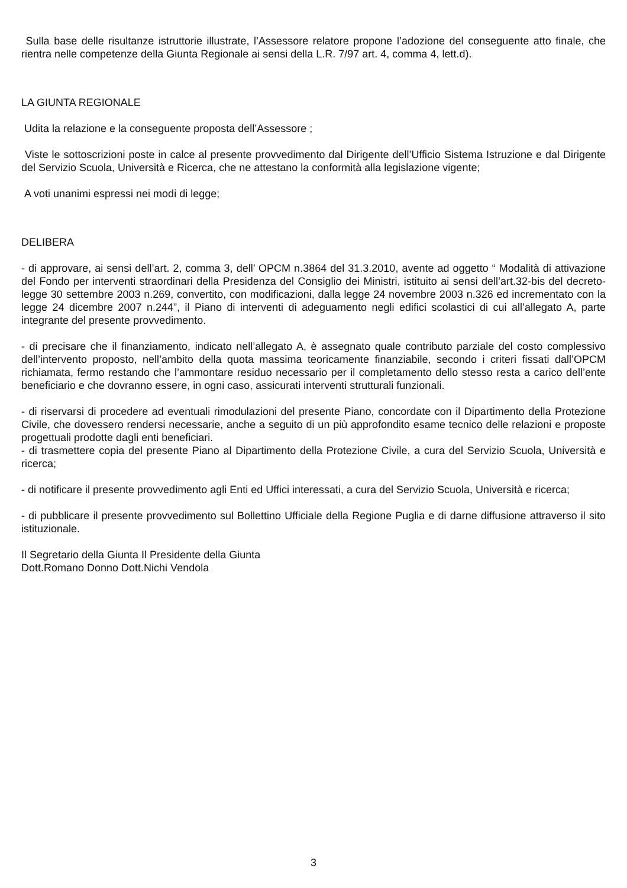Sulla base delle risultanze istruttorie illustrate, l’Assessore relatore propone l’adozione del conseguente atto finale, che rientra nelle competenze della Giunta Regionale ai sensi della L.R. 7/97 art. 4, comma 4, lett.d).
LA GIUNTA REGIONALE
Udita la relazione e la conseguente proposta dell’Assessore ;
Viste le sottoscrizioni poste in calce al presente provvedimento dal Dirigente dell’Ufficio Sistema Istruzione e dal Dirigente del Servizio Scuola, Università e Ricerca, che ne attestano la conformità alla legislazione vigente;
A voti unanimi espressi nei modi di legge;
DELIBERA
- di approvare, ai sensi dell’art. 2, comma 3, dell’ OPCM n.3864 del 31.3.2010, avente ad oggetto “ Modalità di attivazione del Fondo per interventi straordinari della Presidenza del Consiglio dei Ministri, istituito ai sensi dell’art.32-bis del decreto-legge 30 settembre 2003 n.269, convertito, con modificazioni, dalla legge 24 novembre 2003 n.326 ed incrementato con la legge 24 dicembre 2007 n.244”, il Piano di interventi di adeguamento negli edifici scolastici di cui all’allegato A, parte integrante del presente provvedimento.
- di precisare che il finanziamento, indicato nell’allegato A, è assegnato quale contributo parziale del costo complessivo dell’intervento proposto, nell’ambito della quota massima teoricamente finanziabile, secondo i criteri fissati dall’OPCM richiamata, fermo restando che l’ammontare residuo necessario per il completamento dello stesso resta a carico dell’ente beneficiario e che dovranno essere, in ogni caso, assicurati interventi strutturali funzionali.
- di riservarsi di procedere ad eventuali rimodulazioni del presente Piano, concordate con il Dipartimento della Protezione Civile, che dovessero rendersi necessarie, anche a seguito di un più approfondito esame tecnico delle relazioni e proposte progettuali prodotte dagli enti beneficiari.
- di trasmettere copia del presente Piano al Dipartimento della Protezione Civile, a cura del Servizio Scuola, Università e ricerca;
- di notificare il presente provvedimento agli Enti ed Uffici interessati, a cura del Servizio Scuola, Università e ricerca;
- di pubblicare il presente provvedimento sul Bollettino Ufficiale della Regione Puglia e di darne diffusione attraverso il sito istituzionale.
Il Segretario della Giunta Il Presidente della Giunta
Dott.Romano Donno Dott.Nichi Vendola
3